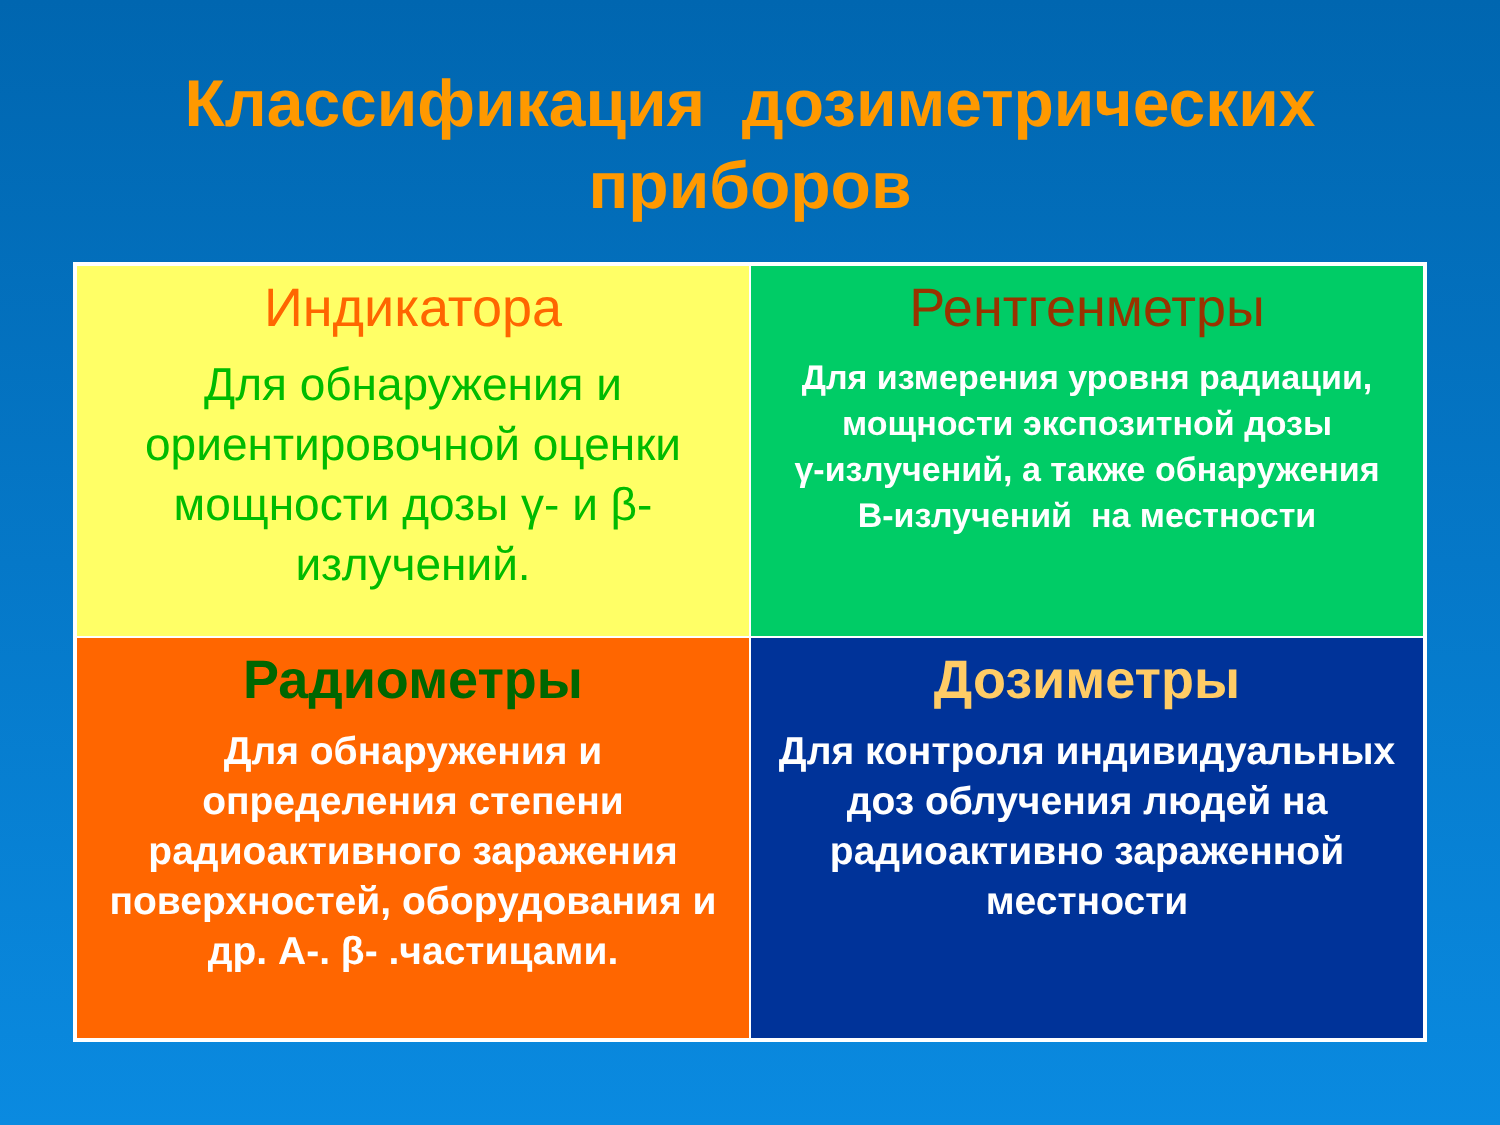Классификация дозиметрических
приборов
| Индикатора Для обнаружения и ориентировочной оценки мощности дозы γ- и β-излучений. | Рентгенметры Для измерения уровня радиации, мощности экспозитной дозы γ-излучений, а также обнаружения В-излучений на местности |
| Радиометры Для обнаружения и определения степени радиоактивного заражения поверхностей, оборудования и др. А-. β- .частицами. | Дозиметры Для контроля индивидуальных доз облучения людей на радиоактивно зараженной местности |